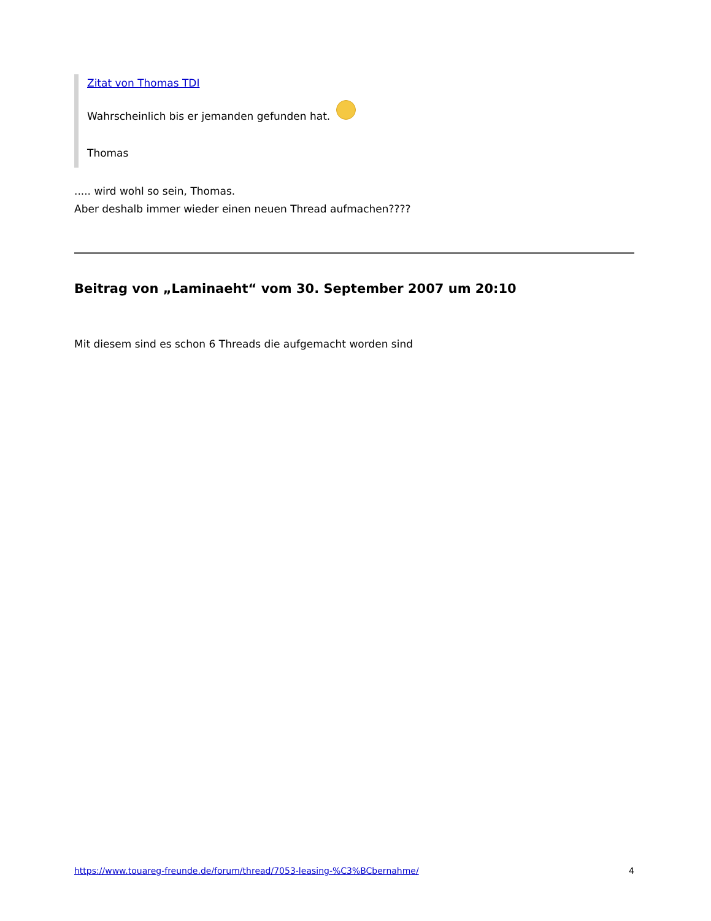Zitat von Thomas TDI
Wahrscheinlich bis er jemanden gefunden hat.
Thomas
..... wird wohl so sein, Thomas.
Aber deshalb immer wieder einen neuen Thread aufmachen????
Beitrag von „Laminaeht“ vom 30. September 2007 um 20:10
Mit diesem sind es schon 6 Threads die aufgemacht worden sind
https://www.touareg-freunde.de/forum/thread/7053-leasing-%C3%BCbernahme/ 4